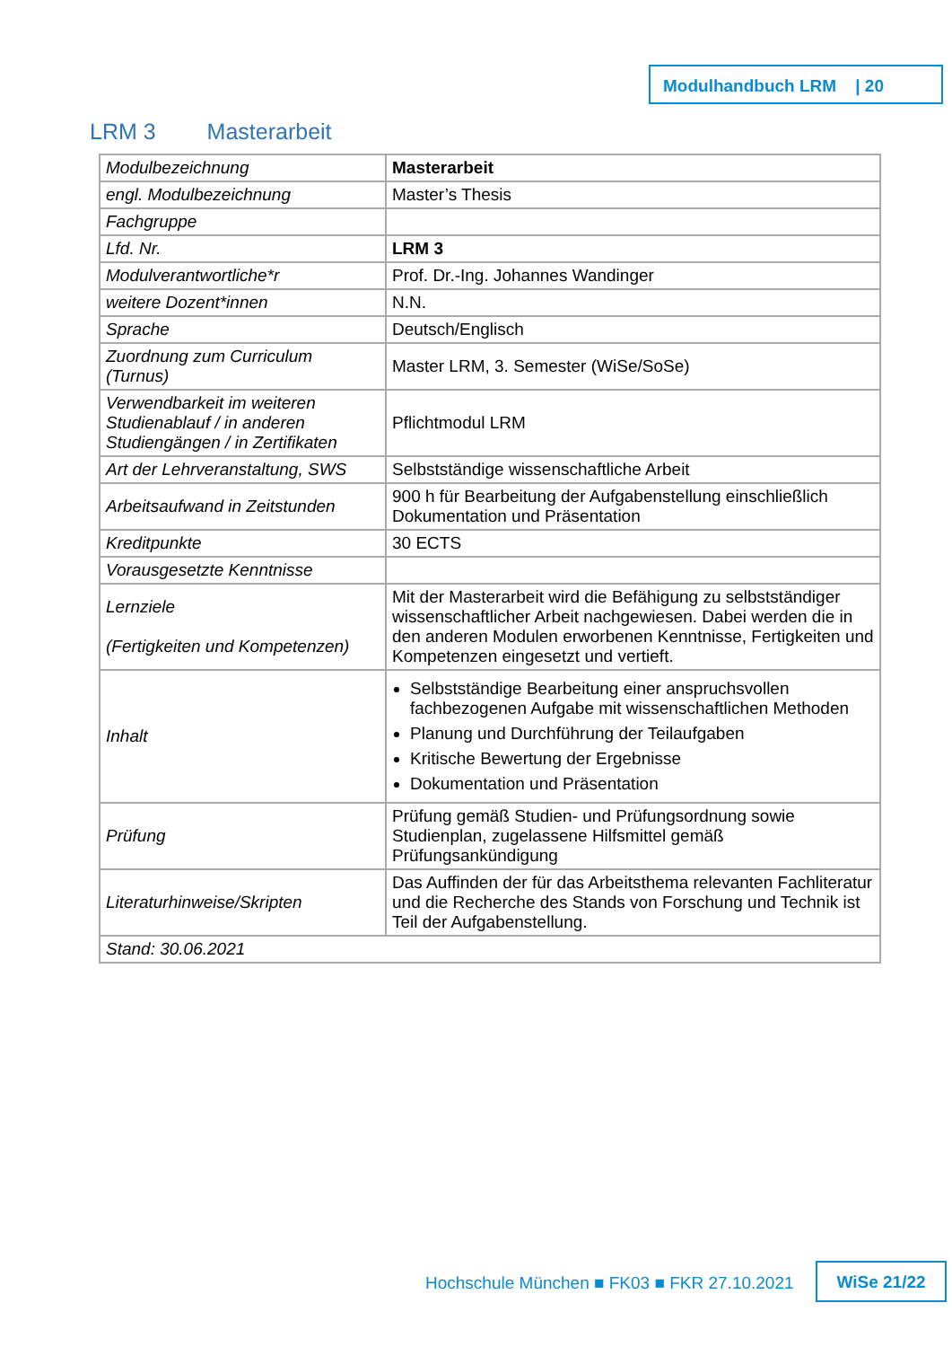Modulhandbuch LRM | 20
LRM 3 Masterarbeit
| Modulbezeichnung | Masterarbeit |
| engl. Modulbezeichnung | Master’s Thesis |
| Fachgruppe | |
| Lfd. Nr. | LRM 3 |
| Modulverantwortliche*r | Prof. Dr.-Ing. Johannes Wandinger |
| weitere Dozent*innen | N.N. |
| Sprache | Deutsch/Englisch |
| Zuordnung zum Curriculum (Turnus) | Master LRM, 3. Semester (WiSe/SoSe) |
| Verwendbarkeit im weiteren Studienablauf / in anderen Studiengängen / in Zertifikaten | Pflichtmodul LRM |
| Art der Lehrveranstaltung, SWS | Selbstständige wissenschaftliche Arbeit |
| Arbeitsaufwand in Zeitstunden | 900 h für Bearbeitung der Aufgabenstellung einschließlich Dokumentation und Präsentation |
| Kreditpunkte | 30 ECTS |
| Vorausgesetzte Kenntnisse | |
| Lernziele (Fertigkeiten und Kompetenzen) | Mit der Masterarbeit wird die Befähigung zu selbstständiger wissenschaftlicher Arbeit nachgewiesen. Dabei werden die in den anderen Modulen erworbenen Kenntnisse, Fertigkeiten und Kompetenzen eingesetzt und vertieft. |
| Inhalt | Selbstständige Bearbeitung einer anspruchsvollen fachbezogenen Aufgabe mit wissenschaftlichen Methoden Planung und Durchführung der Teilaufgaben Kritische Bewertung der Ergebnisse Dokumentation und Präsentation |
| Prüfung | Prüfung gemäß Studien- und Prüfungsordnung sowie Studienplan, zugelassene Hilfsmittel gemäß Prüfungsankündigung |
| Literaturhinweise/Skripten | Das Auffinden der für das Arbeitsthema relevanten Fachliteratur und die Recherche des Stands von Forschung und Technik ist Teil der Aufgabenstellung. |
| Stand: 30.06.2021 | |
Hochschule München ■ FK03 ■ FKR 27.10.2021
WiSe 21/22